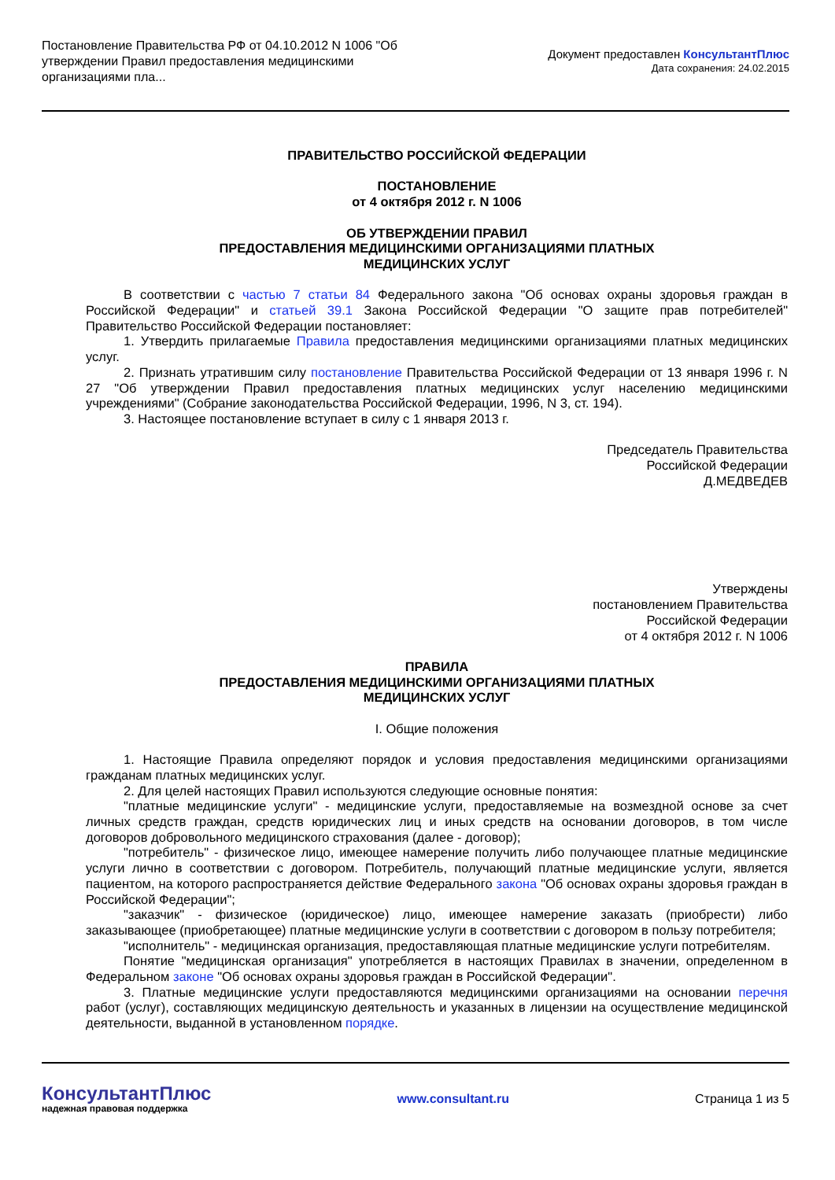Постановление Правительства РФ от 04.10.2012 N 1006 "Об утверждении Правил предоставления медицинскими организациями пла...
Документ предоставлен КонсультантПлюс
Дата сохранения: 24.02.2015
ПРАВИТЕЛЬСТВО РОССИЙСКОЙ ФЕДЕРАЦИИ
ПОСТАНОВЛЕНИЕ
от 4 октября 2012 г. N 1006
ОБ УТВЕРЖДЕНИИ ПРАВИЛ
ПРЕДОСТАВЛЕНИЯ МЕДИЦИНСКИМИ ОРГАНИЗАЦИЯМИ ПЛАТНЫХ
МЕДИЦИНСКИХ УСЛУГ
В соответствии с частью 7 статьи 84 Федерального закона "Об основах охраны здоровья граждан в Российской Федерации" и статьей 39.1 Закона Российской Федерации "О защите прав потребителей" Правительство Российской Федерации постановляет:
1. Утвердить прилагаемые Правила предоставления медицинскими организациями платных медицинских услуг.
2. Признать утратившим силу постановление Правительства Российской Федерации от 13 января 1996 г. N 27 "Об утверждении Правил предоставления платных медицинских услуг населению медицинскими учреждениями" (Собрание законодательства Российской Федерации, 1996, N 3, ст. 194).
3. Настоящее постановление вступает в силу с 1 января 2013 г.
Председатель Правительства
Российской Федерации
Д.МЕДВЕДЕВ
Утверждены
постановлением Правительства
Российской Федерации
от 4 октября 2012 г. N 1006
ПРАВИЛА
ПРЕДОСТАВЛЕНИЯ МЕДИЦИНСКИМИ ОРГАНИЗАЦИЯМИ ПЛАТНЫХ
МЕДИЦИНСКИХ УСЛУГ
I. Общие положения
1. Настоящие Правила определяют порядок и условия предоставления медицинскими организациями гражданам платных медицинских услуг.
2. Для целей настоящих Правил используются следующие основные понятия:
"платные медицинские услуги" - медицинские услуги, предоставляемые на возмездной основе за счет личных средств граждан, средств юридических лиц и иных средств на основании договоров, в том числе договоров добровольного медицинского страхования (далее - договор);
"потребитель" - физическое лицо, имеющее намерение получить либо получающее платные медицинские услуги лично в соответствии с договором. Потребитель, получающий платные медицинские услуги, является пациентом, на которого распространяется действие Федерального закона "Об основах охраны здоровья граждан в Российской Федерации";
"заказчик" - физическое (юридическое) лицо, имеющее намерение заказать (приобрести) либо заказывающее (приобретающее) платные медицинские услуги в соответствии с договором в пользу потребителя;
"исполнитель" - медицинская организация, предоставляющая платные медицинские услуги потребителям.
Понятие "медицинская организация" употребляется в настоящих Правилах в значении, определенном в Федеральном законе "Об основах охраны здоровья граждан в Российской Федерации".
3. Платные медицинские услуги предоставляются медицинскими организациями на основании перечня работ (услуг), составляющих медицинскую деятельность и указанных в лицензии на осуществление медицинской деятельности, выданной в установленном порядке.
КонсультантПлюс
надежная правовая поддержка
www.consultant.ru Страница 1 из 5